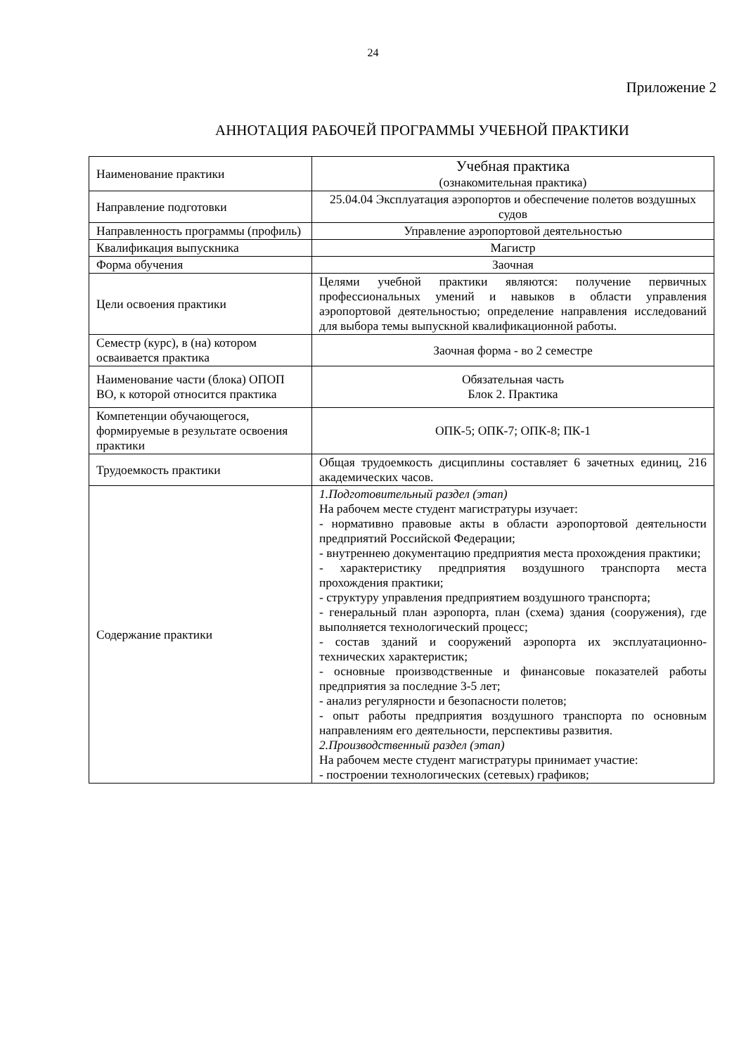24
Приложение 2
АННОТАЦИЯ РАБОЧЕЙ ПРОГРАММЫ УЧЕБНОЙ ПРАКТИКИ
| Наименование практики | Учебная практика (ознакомительная практика) |
| Направление подготовки | 25.04.04 Эксплуатация аэропортов и обеспечение полетов воздушных судов |
| Направленность программы (профиль) | Управление аэропортовой деятельностью |
| Квалификация выпускника | Магистр |
| Форма обучения | Заочная |
| Цели освоения практики | Целями учебной практики являются: получение первичных профессиональных умений и навыков в области управления аэропортовой деятельностью; определение направления исследований для выбора темы выпускной квалификационной работы. |
| Семестр (курс), в (на) котором осваивается практика | Заочная форма - во 2 семестре |
| Наименование части (блока) ОПОП ВО, к которой относится практика | Обязательная часть Блок 2. Практика |
| Компетенции обучающегося, формируемые в результате освоения практики | ОПК-5; ОПК-7; ОПК-8; ПК-1 |
| Трудоемкость практики | Общая трудоемкость дисциплины составляет 6 зачетных единиц, 216 академических часов. |
| Содержание практики | 1.Подготовительный раздел (этап) На рабочем месте студент магистратуры изучает: - нормативно правовые акты в области аэропортовой деятельности предприятий Российской Федерации; - внутреннею документацию предприятия места прохождения практики; - характеристику предприятия воздушного транспорта места прохождения практики; - структуру управления предприятием воздушного транспорта; - генеральный план аэропорта, план (схема) здания (сооружения), где выполняется технологический процесс; - состав зданий и сооружений аэропорта их эксплуатационно-технических характеристик; - основные производственные и финансовые показателей работы предприятия за последние 3-5 лет; - анализ регулярности и безопасности полетов; - опыт работы предприятия воздушного транспорта по основным направлениям его деятельности, перспективы развития. 2.Производственный раздел (этап) На рабочем месте студент магистратуры принимает участие: - построении технологических (сетевых) графиков; |